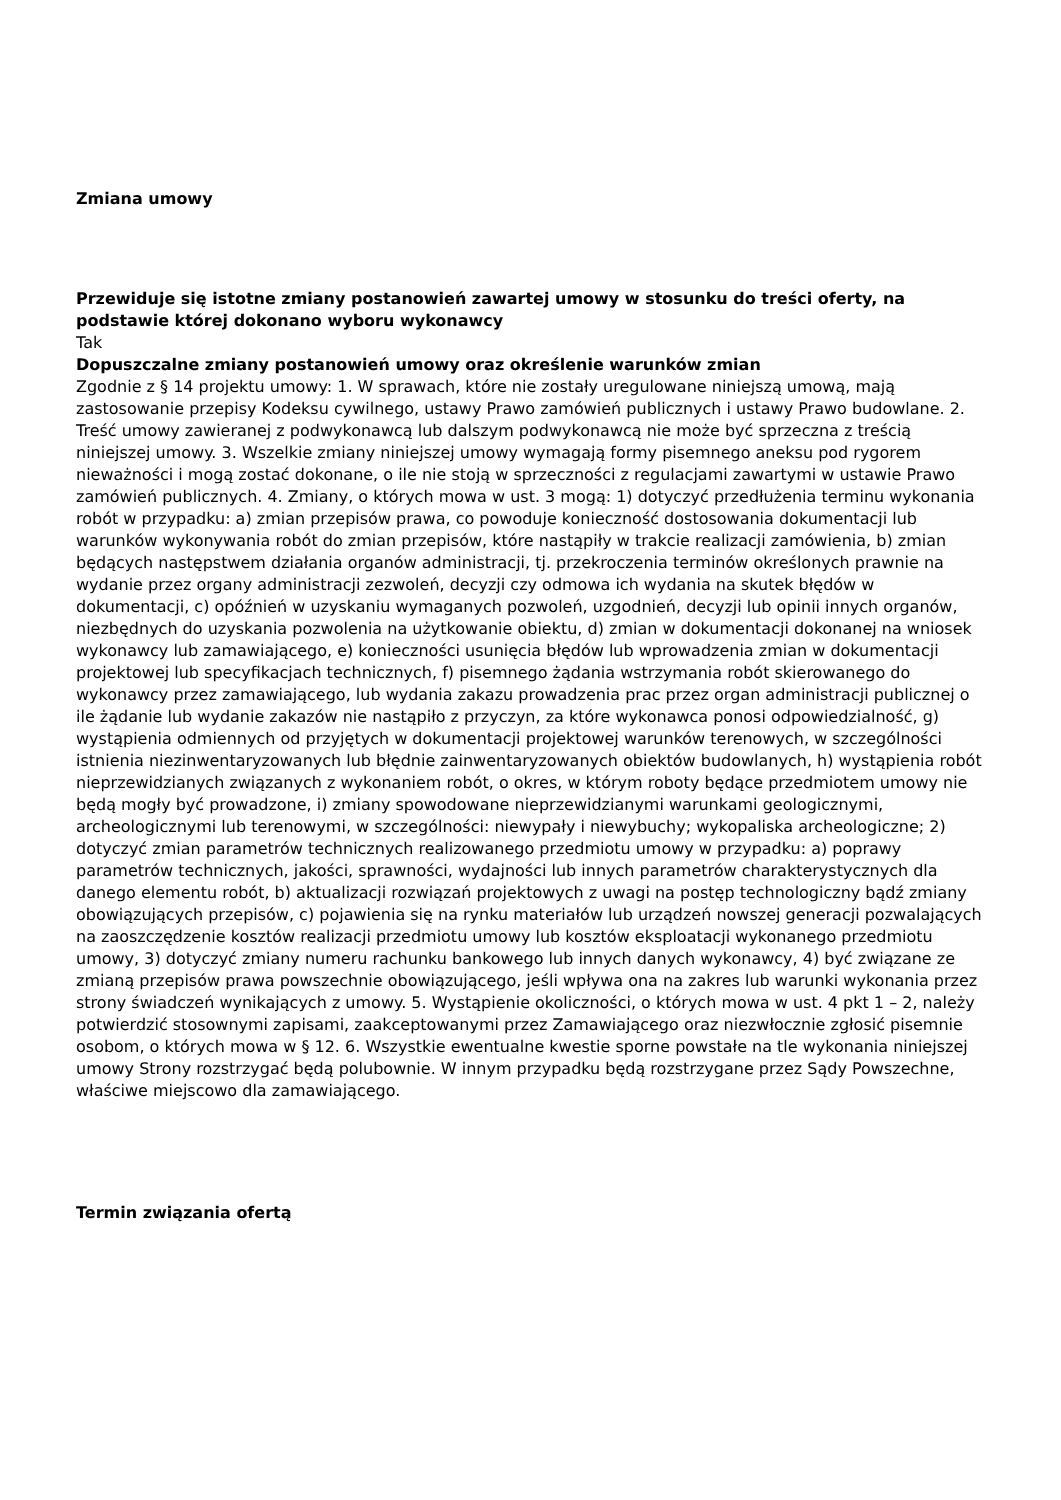Zmiana umowy
Przewiduje się istotne zmiany postanowień zawartej umowy w stosunku do treści oferty, na podstawie której dokonano wyboru wykonawcy
Tak
Dopuszczalne zmiany postanowień umowy oraz określenie warunków zmian
Zgodnie z § 14 projektu umowy: 1. W sprawach, które nie zostały uregulowane niniejszą umową, mają zastosowanie przepisy Kodeksu cywilnego, ustawy Prawo zamówień publicznych i ustawy Prawo budowlane. 2. Treść umowy zawieranej z podwykonawcą lub dalszym podwykonawcą nie może być sprzeczna z treścią niniejszej umowy. 3. Wszelkie zmiany niniejszej umowy wymagają formy pisemnego aneksu pod rygorem nieważności i mogą zostać dokonane, o ile nie stoją w sprzeczności z regulacjami zawartymi w ustawie Prawo zamówień publicznych. 4. Zmiany, o których mowa w ust. 3 mogą: 1) dotyczyć przedłużenia terminu wykonania robót w przypadku: a) zmian przepisów prawa, co powoduje konieczność dostosowania dokumentacji lub warunków wykonywania robót do zmian przepisów, które nastąpiły w trakcie realizacji zamówienia, b) zmian będących następstwem działania organów administracji, tj. przekroczenia terminów określonych prawnie na wydanie przez organy administracji zezwoleń, decyzji czy odmowa ich wydania na skutek błędów w dokumentacji, c) opóźnień w uzyskaniu wymaganych pozwoleń, uzgodnień, decyzji lub opinii innych organów, niezbędnych do uzyskania pozwolenia na użytkowanie obiektu, d) zmian w dokumentacji dokonanej na wniosek wykonawcy lub zamawiającego, e) konieczności usunięcia błędów lub wprowadzenia zmian w dokumentacji projektowej lub specyfikacjach technicznych, f) pisemnego żądania wstrzymania robót skierowanego do wykonawcy przez zamawiającego, lub wydania zakazu prowadzenia prac przez organ administracji publicznej o ile żądanie lub wydanie zakazów nie nastąpiło z przyczyn, za które wykonawca ponosi odpowiedzialność, g) wystąpienia odmiennych od przyjętych w dokumentacji projektowej warunków terenowych, w szczególności istnienia niezinwentaryzowanych lub błędnie zainwentaryzowanych obiektów budowlanych, h) wystąpienia robót nieprzewidzianych związanych z wykonaniem robót, o okres, w którym roboty będące przedmiotem umowy nie będą mogły być prowadzone, i) zmiany spowodowane nieprzewidzianymi warunkami geologicznymi, archeologicznymi lub terenowymi, w szczególności: niewypały i niewybuchy; wykopaliska archeologiczne; 2) dotyczyć zmian parametrów technicznych realizowanego przedmiotu umowy w przypadku: a) poprawy parametrów technicznych, jakości, sprawności, wydajności lub innych parametrów charakterystycznych dla danego elementu robót, b) aktualizacji rozwiązań projektowych z uwagi na postęp technologiczny bądź zmiany obowiązujących przepisów, c) pojawienia się na rynku materiałów lub urządzeń nowszej generacji pozwalających na zaoszczędzenie kosztów realizacji przedmiotu umowy lub kosztów eksploatacji wykonanego przedmiotu umowy, 3) dotyczyć zmiany numeru rachunku bankowego lub innych danych wykonawcy, 4) być związane ze zmianą przepisów prawa powszechnie obowiązującego, jeśli wpływa ona na zakres lub warunki wykonania przez strony świadczeń wynikających z umowy. 5. Wystąpienie okoliczności, o których mowa w ust. 4 pkt 1 – 2, należy potwierdzić stosownymi zapisami, zaakceptowanymi przez Zamawiającego oraz niezwłocznie zgłosić pisemnie osobom, o których mowa w § 12. 6. Wszystkie ewentualne kwestie sporne powstałe na tle wykonania niniejszej umowy Strony rozstrzygać będą polubownie. W innym przypadku będą rozstrzygane przez Sądy Powszechne, właściwe miejscowo dla zamawiającego.
Termin związania ofertą